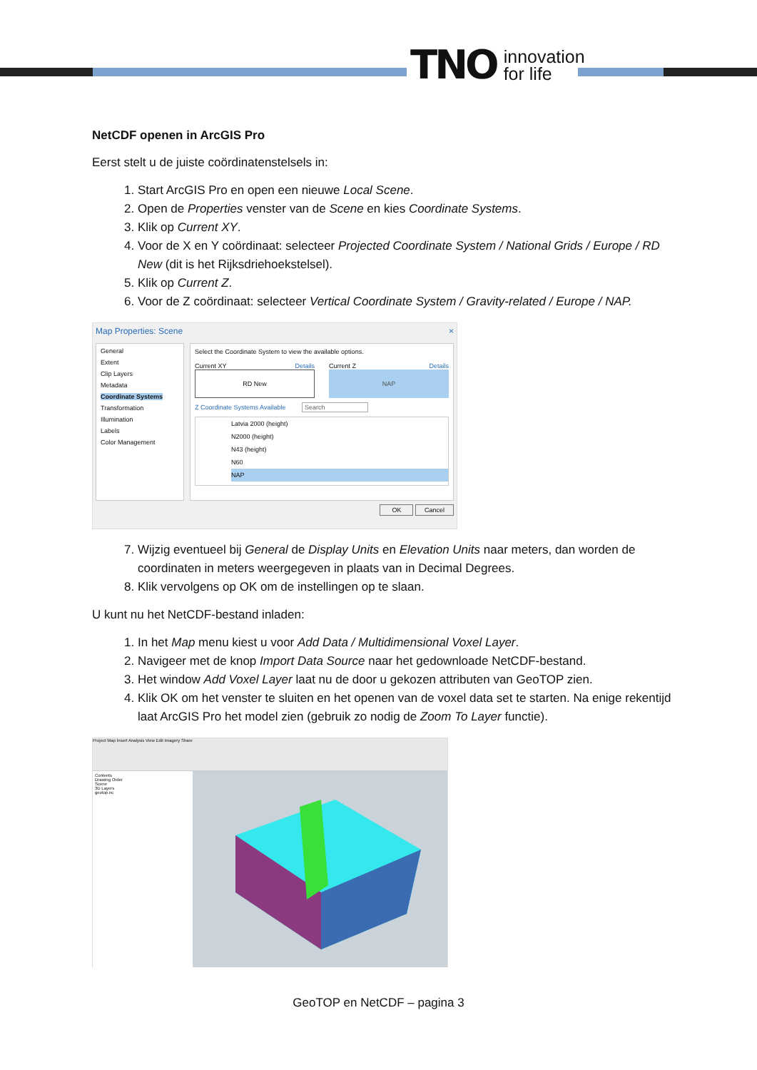TNO innovation
for life
NetCDF openen in ArcGIS Pro
Eerst stelt u de juiste coördinatenstelsels in:
1. Start ArcGIS Pro en open een nieuwe Local Scene.
2. Open de Properties venster van de Scene en kies Coordinate Systems.
3. Klik op Current XY.
4. Voor de X en Y coördinaat: selecteer Projected Coordinate System / National Grids / Europe / RD New (dit is het Rijksdriehoekstelsel).
5. Klik op Current Z.
6. Voor de Z coördinaat: selecteer Vertical Coordinate System / Gravity-related / Europe / NAP.
Map Properties: Scene ×
General
Extent
Clip Layers
Metadata
Coordinate Systems
Transformation
Illumination
Labels
Color Management
Select the Coordinate System to view the available options.
Current XY Details
RD New
Current Z Details
NAP
Z Coordinate Systems Available Search
Latvia 2000 (height)
N2000 (height)
N43 (height)
N60
NAP
OK Cancel
7. Wijzig eventueel bij General de Display Units en Elevation Units naar meters, dan worden de coordinaten in meters weergegeven in plaats van in Decimal Degrees.
8. Klik vervolgens op OK om de instellingen op te slaan.
U kunt nu het NetCDF-bestand inladen:
1. In het Map menu kiest u voor Add Data / Multidimensional Voxel Layer.
2. Navigeer met de knop Import Data Source naar het gedownloade NetCDF-bestand.
3. Het window Add Voxel Layer laat nu de door u gekozen attributen van GeoTOP zien.
4. Klik OK om het venster te sluiten en het openen van de voxel data set te starten. Na enige rekentijd laat ArcGIS Pro het model zien (gebruik zo nodig de Zoom To Layer functie).
Project Map Insert Analysis View Edit Imagery Share
Contents
Drawing Order
Scene
3D Layers
geotop.nc
GeoTOP en NetCDF – pagina 3